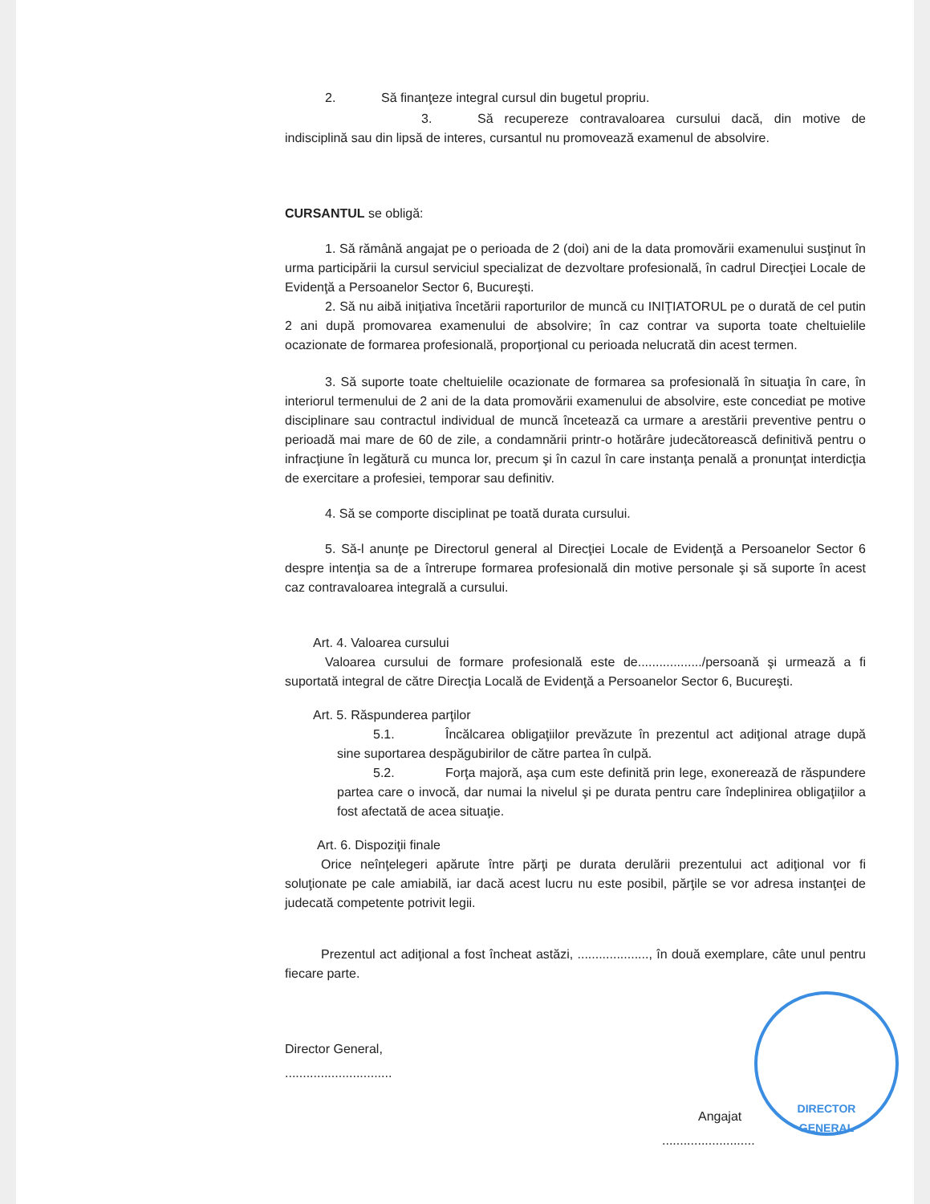2. Să finanţeze integral cursul din bugetul propriu.
3. Să recupereze contravaloarea cursului dacă, din motive de indisciplină sau din lipsă de interes, cursantul nu promovează examenul de absolvire.
CURSANTUL se obligă:
1. Să rămână angajat pe o perioada de 2 (doi) ani de la data promovării examenului susţinut în urma participării la cursul serviciul specializat de dezvoltare profesională, în cadrul Direcţiei Locale de Evidenţă a Persoanelor Sector 6, Bucureşti.
2. Să nu aibă iniţiativa încetării raporturilor de muncă cu INIŢIATORUL pe o durată de cel putin 2 ani după promovarea examenului de absolvire; în caz contrar va suporta toate cheltuielile ocazionate de formarea profesională, proporţional cu perioada nelucrată din acest termen.
3. Să suporte toate cheltuielile ocazionate de formarea sa profesională în situaţia în care, în interiorul termenului de 2 ani de la data promovării examenului de absolvire, este concediat pe motive disciplinare sau contractul individual de muncă încetează ca urmare a arestării preventive pentru o perioadă mai mare de 60 de zile, a condamnării printr-o hotărâre judecătorească definitivă pentru o infracţiune în legătură cu munca lor, precum şi în cazul în care instanţa penală a pronunţat interdicţia de exercitare a profesiei, temporar sau definitiv.
4. Să se comporte disciplinat pe toată durata cursului.
5. Să-l anunţe pe Directorul general al Direcţiei Locale de Evidenţă a Persoanelor Sector 6 despre intenţia sa de a întrerupe formarea profesională din motive personale şi să suporte în acest caz contravaloarea integrală a cursului.
Art. 4. Valoarea cursului
Valoarea cursului de formare profesională este de................../persoană şi urmează a fi suportată integral de către Direcţia Locală de Evidenţă a Persoanelor Sector 6, Bucureşti.
Art. 5. Răspunderea parţilor
5.1. Încălcarea obligaţiilor prevăzute în prezentul act adiţional atrage după sine suportarea despăgubirilor de către partea în culpă.
5.2. Forţa majoră, aşa cum este definită prin lege, exonerează de răspundere partea care o invocă, dar numai la nivelul şi pe durata pentru care îndeplinirea obligaţiilor a fost afectată de acea situaţie.
Art. 6. Dispoziţii finale
Orice neînţelegeri apărute între părţi pe durata derulării prezentului act adiţional vor fi soluţionate pe cale amiabilă, iar dacă acest lucru nu este posibil, părţile se vor adresa instanţei de judecată competente potrivit legii.
Prezentul act adiţional a fost încheat astăzi, ...................., în două exemplare, câte unul pentru fiecare parte.
Director General,
..............................
Angajat
..........................
DIRECTOR
GENERAL